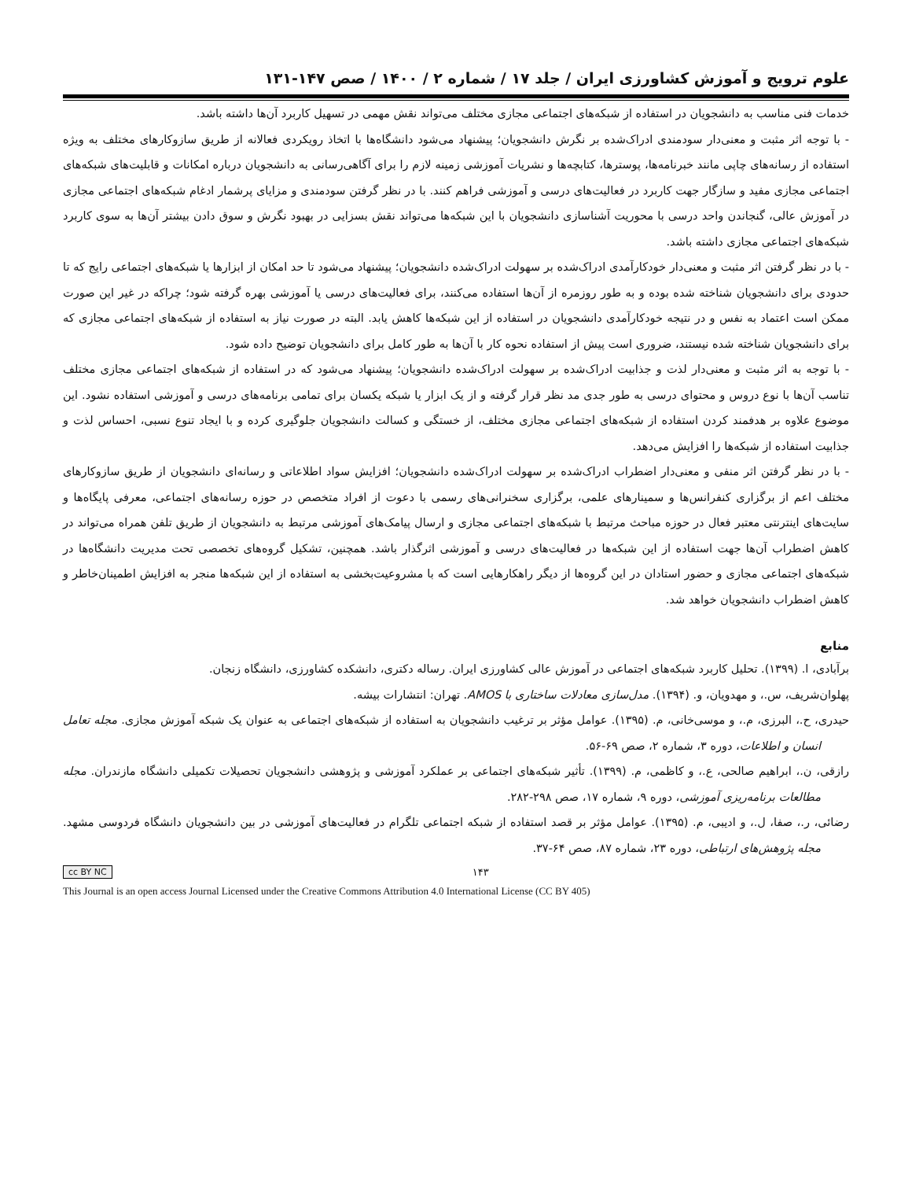علوم ترویج و آموزش کشاورزی ایران / جلد ۱۷ / شماره ۲ / ۱۴۰۰ / صص ۱۴۷-۱۳۱
خدمات فنی مناسب به دانشجویان در استفاده از شبکه‌های اجتماعی مجازی مختلف می‌تواند نقش مهمی در تسهیل کاربرد آن‌ها داشته باشد.
- با توجه اثر مثبت و معنی‌دار سودمندی ادراک‌شده بر نگرش دانشجویان؛ پیشنهاد می‌شود دانشگاه‌ها با اتخاذ رویکردی فعالانه از طریق سازوکارهای مختلف به ویژه استفاده از رسانه‌های چاپی مانند خبرنامه‌ها، پوسترها، کتابچه‌ها و نشریات آموزشی زمینه لازم را برای آگاهی‌رسانی به دانشجویان درباره امکانات و قابلیت‌های شبکه‌های اجتماعی مجازی مفید و سازگار جهت کاربرد در فعالیت‌های درسی و آموزشی فراهم کنند. با در نظر گرفتن سودمندی و مزایای پرشمار ادغام شبکه‌های اجتماعی مجازی در آموزش عالی، گنجاندن واحد درسی با محوریت آشناسازی دانشجویان با این شبکه‌ها می‌تواند نقش بسزایی در بهبود نگرش و سوق دادن بیشتر آن‌ها به سوی کاربرد شبکه‌های اجتماعی مجازی داشته باشد.
- با در نظر گرفتن اثر مثبت و معنی‌دار خودکارآمدی ادراک‌شده بر سهولت ادراک‌شده دانشجویان؛ پیشنهاد می‌شود تا حد امکان از ابزارها یا شبکه‌های اجتماعی رایج که تا حدودی برای دانشجویان شناخته شده بوده و به طور روزمره از آن‌ها استفاده می‌کنند، برای فعالیت‌های درسی یا آموزشی بهره گرفته شود؛ چراکه در غیر این صورت ممکن است اعتماد به نفس و در نتیجه خودکارآمدی دانشجویان در استفاده از این شبکه‌ها کاهش یابد. البته در صورت نیاز به استفاده از شبکه‌های اجتماعی مجازی که برای دانشجویان شناخته شده نیستند، ضروری است پیش از استفاده نحوه کار با آن‌ها به طور کامل برای دانشجویان توضیح داده شود.
- با توجه به اثر مثبت و معنی‌دار لذت و جذابیت ادراک‌شده بر سهولت ادراک‌شده دانشجویان؛ پیشنهاد می‌شود که در استفاده از شبکه‌های اجتماعی مجازی مختلف تناسب آن‌ها با نوع دروس و محتوای درسی به طور جدی مد نظر قرار گرفته و از یک ابزار یا شبکه یکسان برای تمامی برنامه‌های درسی و آموزشی استفاده نشود. این موضوع علاوه بر هدفمند کردن استفاده از شبکه‌های اجتماعی مجازی مختلف، از خستگی و کسالت دانشجویان جلوگیری کرده و با ایجاد تنوع نسبی، احساس لذت و جذابیت استفاده از شبکه‌ها را افزایش می‌دهد.
- با در نظر گرفتن اثر منفی و معنی‌دار اضطراب ادراک‌شده بر سهولت ادراک‌شده دانشجویان؛ افزایش سواد اطلاعاتی و رسانه‌ای دانشجویان از طریق سازوکارهای مختلف اعم از برگزاری کنفرانس‌ها و سمینارهای علمی، برگزاری سخنرانی‌های رسمی با دعوت از افراد متخصص در حوزه رسانه‌های اجتماعی، معرفی پایگاه‌ها و سایت‌های اینترنتی معتبر فعال در حوزه مباحث مرتبط با شبکه‌های اجتماعی مجازی و ارسال پیامک‌های آموزشی مرتبط به دانشجویان از طریق تلفن همراه می‌تواند در کاهش اضطراب آن‌ها جهت استفاده از این شبکه‌ها در فعالیت‌های درسی و آموزشی اثرگذار باشد. همچنین، تشکیل گروه‌های تخصصی تحت مدیریت دانشگاه‌ها در شبکه‌های اجتماعی مجازی و حضور استادان در این گروه‌ها از دیگر راهکارهایی است که با مشروعیت‌بخشی به استفاده از این شبکه‌ها منجر به افزایش اطمینان‌خاطر و کاهش اضطراب دانشجویان خواهد شد.
منابع
برآبادی، ا. (۱۳۹۹). تحلیل کاربرد شبکه‌های اجتماعی در آموزش عالی کشاورزی ایران. رساله دکتری، دانشکده کشاورزی، دانشگاه زنجان.
پهلوان‌شریف، س.، و مهدویان، و. (۱۳۹۴). مدل‌سازی معادلات ساختاری با AMOS. تهران: انتشارات بیشه.
حیدری، ح.، البرزی، م.، و موسی‌خانی، م. (۱۳۹۵). عوامل مؤثر بر ترغیب دانشجویان به استفاده از شبکه‌های اجتماعی به عنوان یک شبکه آموزش مجازی. مجله تعامل انسان و اطلاعات، دوره ۳، شماره ۲، صص ۶۹-۵۶.
رازقی، ن.، ابراهیم صالحی، ع.، و کاظمی، م. (۱۳۹۹). تأثیر شبکه‌های اجتماعی بر عملکرد آموزشی و پژوهشی دانشجویان تحصیلات تکمیلی دانشگاه مازندران. مجله مطالعات برنامه‌ریزی آموزشی، دوره ۹، شماره ۱۷، صص ۲۹۸-۲۸۲.
رضائی، ر.، صفا، ل.، و ادیبی، م. (۱۳۹۵). عوامل مؤثر بر قصد استفاده از شبکه اجتماعی تلگرام در فعالیت‌های آموزشی در بین دانشجویان دانشگاه فردوسی مشهد. مجله پژوهش‌های ارتباطی، دوره ۲۳، شماره ۸۷، صص ۶۴-۳۷.
cc BY NC ۱۴۳
This Journal is an open access Journal Licensed under the Creative Commons Attribution 4.0 International License (CC BY 405)